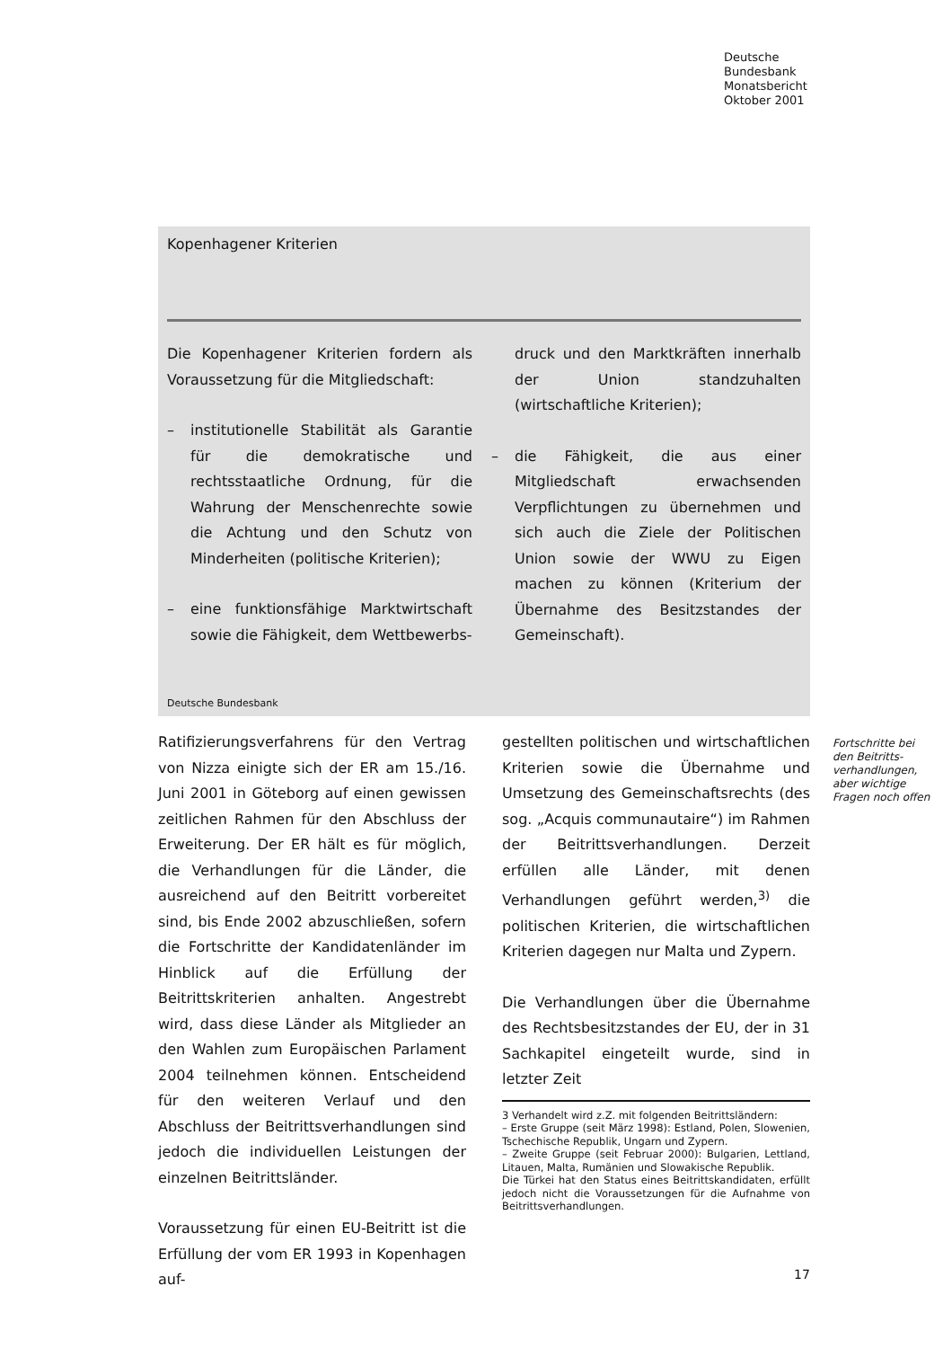Deutsche
Bundesbank
Monatsbericht
Oktober 2001
Kopenhagener Kriterien
Die Kopenhagener Kriterien fordern als Voraussetzung für die Mitgliedschaft:
– institutionelle Stabilität als Garantie für die demokratische und rechtsstaatliche Ordnung, für die Wahrung der Menschenrechte sowie die Achtung und den Schutz von Minderheiten (politische Kriterien);
– eine funktionsfähige Marktwirtschaft sowie die Fähigkeit, dem Wettbewerbs-
druck und den Marktkräften innerhalb der Union standzuhalten (wirtschaftliche Kriterien);
– die Fähigkeit, die aus einer Mitgliedschaft erwachsenden Verpflichtungen zu übernehmen und sich auch die Ziele der Politischen Union sowie der WWU zu Eigen machen zu können (Kriterium der Übernahme des Besitzstandes der Gemeinschaft).
Deutsche Bundesbank
Ratifizierungsverfahrens für den Vertrag von Nizza einigte sich der ER am 15./16. Juni 2001 in Göteborg auf einen gewissen zeitlichen Rahmen für den Abschluss der Erweiterung. Der ER hält es für möglich, die Verhandlungen für die Länder, die ausreichend auf den Beitritt vorbereitet sind, bis Ende 2002 abzuschließen, sofern die Fortschritte der Kandidatenländer im Hinblick auf die Erfüllung der Beitrittskriterien anhalten. Angestrebt wird, dass diese Länder als Mitglieder an den Wahlen zum Europäischen Parlament 2004 teilnehmen können. Entscheidend für den weiteren Verlauf und den Abschluss der Beitrittsverhandlungen sind jedoch die individuellen Leistungen der einzelnen Beitrittsländer.
Voraussetzung für einen EU-Beitritt ist die Erfüllung der vom ER 1993 in Kopenhagen auf-
gestellten politischen und wirtschaftlichen Kriterien sowie die Übernahme und Umsetzung des Gemeinschaftsrechts (des sog. „Acquis communautaire“) im Rahmen der Beitrittsverhandlungen. Derzeit erfüllen alle Länder, mit denen Verhandlungen geführt werden,<sup>3)</sup> die politischen Kriterien, die wirtschaftlichen Kriterien dagegen nur Malta und Zypern.
Die Verhandlungen über die Übernahme des Rechtsbesitzstandes der EU, der in 31 Sachkapitel eingeteilt wurde, sind in letzter Zeit
3 Verhandelt wird z.Z. mit folgenden Beitrittsländern:
– Erste Gruppe (seit März 1998): Estland, Polen, Slowenien, Tschechische Republik, Ungarn und Zypern.
– Zweite Gruppe (seit Februar 2000): Bulgarien, Lettland, Litauen, Malta, Rumänien und Slowakische Republik.
Die Türkei hat den Status eines Beitrittskandidaten, erfüllt jedoch nicht die Voraussetzungen für die Aufnahme von Beitrittsverhandlungen.
Fortschritte bei den Beitritts­verhandlungen, aber wichtige Fragen noch offen
17